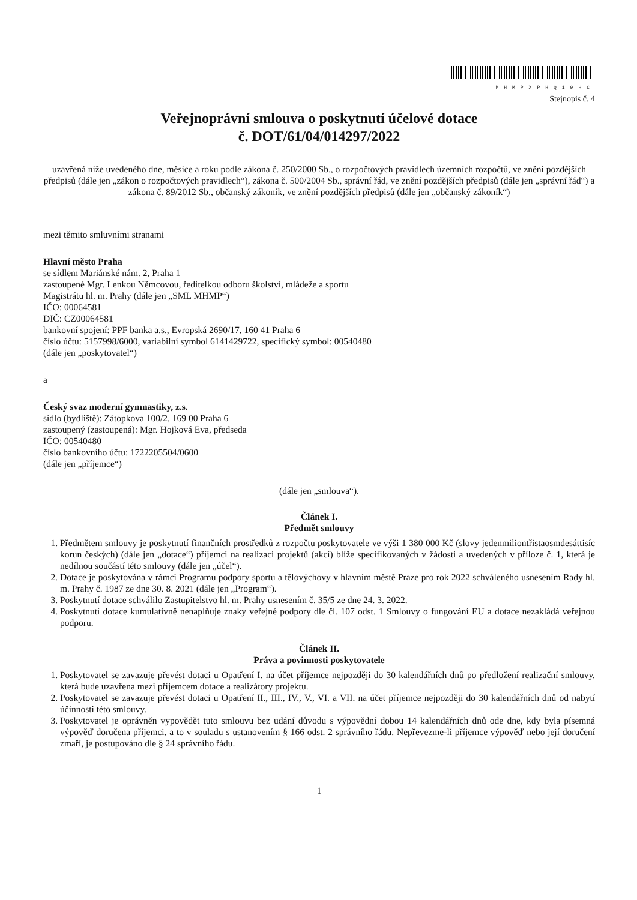MHMPXPHQ19HC
Stejnopis č. 4
Veřejnoprávní smlouva o poskytnutí účelové dotace
č. DOT/61/04/014297/2022
uzavřená níže uvedeného dne, měsíce a roku podle zákona č. 250/2000 Sb., o rozpočtových pravidlech územních rozpočtů, ve znění pozdějších předpisů (dále jen „zákon o rozpočtových pravidlech“), zákona č. 500/2004 Sb., správní řád, ve znění pozdějších předpisů (dále jen „správní řád“) a zákona č. 89/2012 Sb., občanský zákoník, ve znění pozdějších předpisů (dále jen „občanský zákoník“)
mezi těmito smluvními stranami
Hlavní město Praha
se sídlem Mariánské nám. 2, Praha 1
zastoupené Mgr. Lenkou Němcovou, ředitelkou odboru školství, mládeže a sportu
Magistrátu hl. m. Prahy (dále jen „SML MHMP“)
IČO: 00064581
DIČ: CZ00064581
bankovní spojení: PPF banka a.s., Evropská 2690/17, 160 41 Praha 6
číslo účtu: 5157998/6000, variabilní symbol 6141429722, specifický symbol: 00540480
(dále jen „poskytovatel“)
a
Český svaz moderní gymnastiky, z.s.
sídlo (bydliště): Zátopkova 100/2, 169 00 Praha 6
zastoupený (zastoupená): Mgr. Hojková Eva, předseda
IČO: 00540480
číslo bankovního účtu: 1722205504/0600
(dále jen „příjemce“)
(dále jen „smlouva“).
Článek I.
Předmět smlouvy
1. Předmětem smlouvy je poskytnutí finančních prostředků z rozpočtu poskytovatele ve výši 1 380 000 Kč (slovy jedenmiliontřistaosmdesáttisíc korun českých) (dále jen „dotace“) příjemci na realizaci projektů (akcí) blíže specifikovaných v žádosti a uvedených v příloze č. 1, která je nedílnou součástí této smlouvy (dále jen „účel“).
2. Dotace je poskytována v rámci Programu podpory sportu a tělovýchovy v hlavním městě Praze pro rok 2022 schváleného usnesením Rady hl. m. Prahy č. 1987 ze dne 30. 8. 2021 (dále jen „Program“).
3. Poskytnutí dotace schválilo Zastupitelstvo hl. m. Prahy usnesením č. 35/5 ze dne 24. 3. 2022.
4. Poskytnutí dotace kumulativně nenaplňuje znaky veřejné podpory dle čl. 107 odst. 1 Smlouvy o fungování EU a dotace nezakládá veřejnou podporu.
Článek II.
Práva a povinnosti poskytovatele
1. Poskytovatel se zavazuje převést dotaci u Opatření I. na účet příjemce nejpozději do 30 kalendářních dnů po předložení realizační smlouvy, která bude uzavřena mezi příjemcem dotace a realizátory projektu.
2. Poskytovatel se zavazuje převést dotaci u Opatření II., III., IV., V., VI. a VII. na účet příjemce nejpozději do 30 kalendářních dnů od nabytí účinnosti této smlouvy.
3. Poskytovatel je oprávněn vypovědět tuto smlouvu bez udání důvodu s výpovědní dobou 14 kalendářních dnů ode dne, kdy byla písemná výpověď doručena příjemci, a to v souladu s ustanovením § 166 odst. 2 správního řádu. Nepřevezme-li příjemce výpověď nebo její doručení zmaří, je postupováno dle § 24 správního řádu.
1